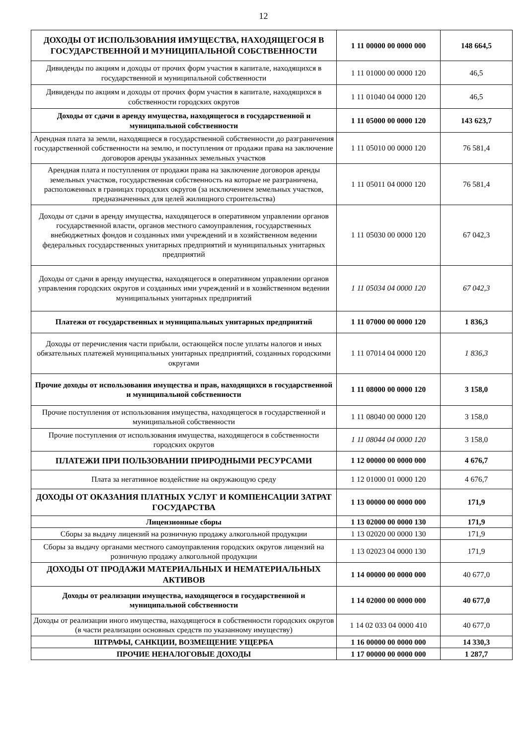12
| ДОХОДЫ ОТ ИСПОЛЬЗОВАНИЯ ИМУЩЕСТВА, НАХОДЯЩЕГОСЯ В ГОСУДАРСТВЕННОЙ И МУНИЦИПАЛЬНОЙ СОБСТВЕННОСТИ | 1 11 00000 00 0000 000 | 148 664,5 |
| Дивиденды по акциям и доходы от прочих форм участия в капитале, находящихся в государственной и муниципальной собственности | 1 11 01000 00 0000 120 | 46,5 |
| Дивиденды по акциям и доходы от прочих форм участия в капитале, находящихся в собственности городских округов | 1 11 01040 04 0000 120 | 46,5 |
| Доходы от сдачи в аренду имущества, находящегося в государственной и муниципальной собственности | 1 11 05000 00 0000 120 | 143 623,7 |
| Арендная плата за земли, находящиеся в государственной собственности до разграничения государственной собственности на землю, и поступления от продажи права на заключение договоров аренды указанных земельных участков | 1 11 05010 00 0000 120 | 76 581,4 |
| Арендная плата и поступления от продажи права на заключение договоров аренды земельных участков, государственная собственность на которые не разграничена, расположенных в границах городских округов (за исключением земельных участков, предназначенных для целей жилищного строительства) | 1 11 05011 04 0000 120 | 76 581,4 |
| Доходы от сдачи в аренду имущества, находящегося в оперативном управлении органов государственной власти, органов местного самоуправления, государственных внебюджетных фондов и созданных ими учреждений и в хозяйственном ведении федеральных государственных унитарных предприятий и муниципальных унитарных предприятий | 1 11 05030 00 0000 120 | 67 042,3 |
| Доходы от сдачи в аренду имущества, находящегося в оперативном управлении органов управления городских округов и созданных ими учреждений и в хозяйственном ведении муниципальных унитарных предприятий | 1 11 05034 04 0000 120 | 67 042,3 |
| Платежи от государственных и муниципальных унитарных предприятий | 1 11 07000 00 0000 120 | 1 836,3 |
| Доходы от перечисления части прибыли, остающейся после уплаты налогов и иных обязательных платежей муниципальных унитарных предприятий, созданных городскими округами | 1 11 07014 04 0000 120 | 1 836,3 |
| Прочие доходы от использования имущества и прав, находящихся в государственной и муниципальной собственности | 1 11 08000 00 0000 120 | 3 158,0 |
| Прочие поступления от использования имущества, находящегося в государственной и муниципальной собственности | 1 11 08040 00 0000 120 | 3 158,0 |
| Прочие поступления от использования имущества, находящегося в собственности городских округов | 1 11 08044 04 0000 120 | 3 158,0 |
| ПЛАТЕЖИ ПРИ ПОЛЬЗОВАНИИ ПРИРОДНЫМИ РЕСУРСАМИ | 1 12 00000 00 0000 000 | 4 676,7 |
| Плата за негативное воздействие на окружающую среду | 1 12 01000 01 0000 120 | 4 676,7 |
| ДОХОДЫ ОТ ОКАЗАНИЯ ПЛАТНЫХ УСЛУГ И КОМПЕНСАЦИИ ЗАТРАТ ГОСУДАРСТВА | 1 13 00000 00 0000 000 | 171,9 |
| Лицензионные сборы | 1 13 02000 00 0000 130 | 171,9 |
| Сборы за выдачу лицензий на розничную продажу алкогольной продукции | 1 13 02020 00 0000 130 | 171,9 |
| Сборы за выдачу органами местного самоуправления городских округов лицензий на розничную продажу алкогольной продукции | 1 13 02023 04 0000 130 | 171,9 |
| ДОХОДЫ ОТ ПРОДАЖИ МАТЕРИАЛЬНЫХ И НЕМАТЕРИАЛЬНЫХ АКТИВОВ | 1 14 00000 00 0000 000 | 40 677,0 |
| Доходы от реализации имущества, находящегося в государственной и муниципальной собственности | 1 14 02000 00 0000 000 | 40 677,0 |
| Доходы от реализации иного имущества, находящегося в собственности городских округов (в части реализации основных средств по указанному имуществу) | 1 14 02 033 04 0000 410 | 40 677,0 |
| ШТРАФЫ, САНКЦИИ, ВОЗМЕЩЕНИЕ УЩЕРБА | 1 16 00000 00 0000 000 | 14 330,3 |
| ПРОЧИЕ НЕНАЛОГОВЫЕ ДОХОДЫ | 1 17 00000 00 0000 000 | 1 287,7 |